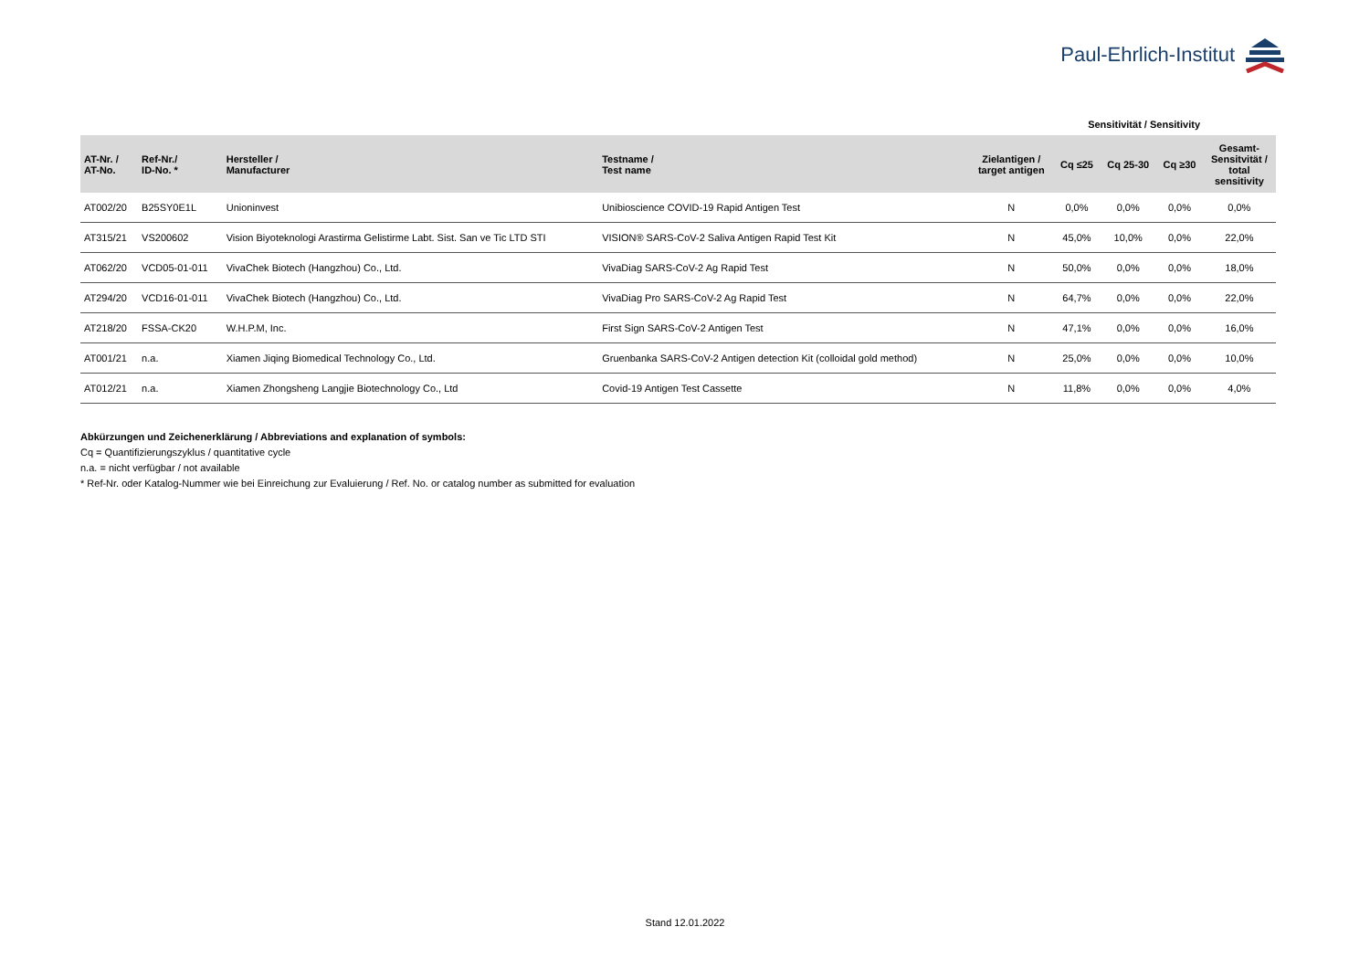Paul-Ehrlich-Institut
Sensitivität / Sensitivity
| AT-Nr. / AT-No. | Ref-Nr./ ID-No. * | Hersteller / Manufacturer | Testname / Test name | Zielantigen / target antigen | Cq ≤25 | Cq 25-30 | Cq ≥30 | Gesamt- Sensitvität / total sensitivity |
| --- | --- | --- | --- | --- | --- | --- | --- | --- |
| AT002/20 | B25SY0E1L | Unioninvest | Unibioscience COVID-19 Rapid Antigen Test | N | 0,0% | 0,0% | 0,0% | 0,0% |
| AT315/21 | VS200602 | Vision Biyoteknologi Arastirma Gelistirme Labt. Sist. San ve Tic LTD STI | VISION® SARS-CoV-2 Saliva Antigen Rapid Test Kit | N | 45,0% | 10,0% | 0,0% | 22,0% |
| AT062/20 | VCD05-01-011 | VivaChek Biotech (Hangzhou) Co., Ltd. | VivaDiag SARS-CoV-2 Ag Rapid Test | N | 50,0% | 0,0% | 0,0% | 18,0% |
| AT294/20 | VCD16-01-011 | VivaChek Biotech (Hangzhou) Co., Ltd. | VivaDiag Pro SARS-CoV-2 Ag Rapid Test | N | 64,7% | 0,0% | 0,0% | 22,0% |
| AT218/20 | FSSA-CK20 | W.H.P.M, Inc. | First Sign SARS-CoV-2 Antigen Test | N | 47,1% | 0,0% | 0,0% | 16,0% |
| AT001/21 | n.a. | Xiamen Jiqing Biomedical Technology Co., Ltd. | Gruenbanka SARS-CoV-2 Antigen detection Kit (colloidal gold method) | N | 25,0% | 0,0% | 0,0% | 10,0% |
| AT012/21 | n.a. | Xiamen Zhongsheng Langjie Biotechnology Co., Ltd | Covid-19 Antigen Test Cassette | N | 11,8% | 0,0% | 0,0% | 4,0% |
Abkürzungen und Zeichenerklärung / Abbreviations and explanation of symbols:
Cq = Quantifizierungszyklus / quantitative cycle
n.a. = nicht verfügbar / not available
* Ref-Nr. oder Katalog-Nummer wie bei Einreichung zur Evaluierung / Ref. No. or catalog number as submitted for evaluation
Stand 12.01.2022